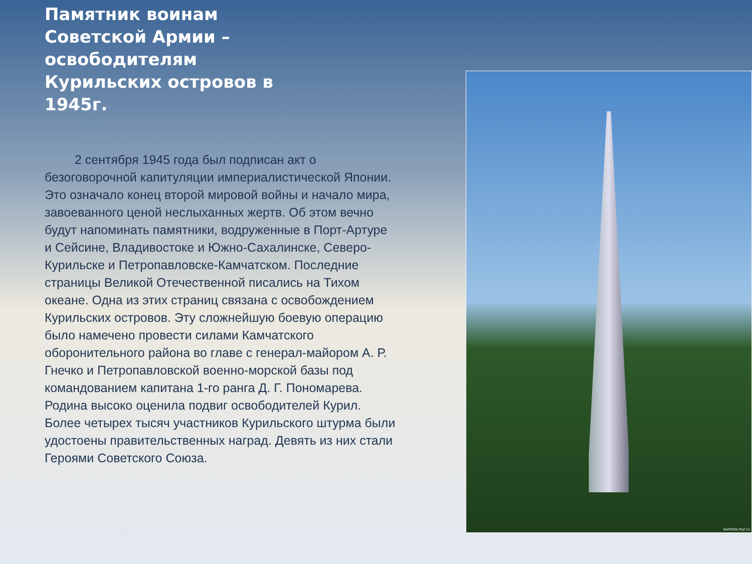Памятник воинам Советской Армии – освободителям Курильских островов в 1945г.
2 сентября 1945 года был подписан акт о безоговорочной капитуляции империалистической Японии. Это означало конец второй мировой войны и начало мира, завоеванного ценой неслыханных жертв. Об этом вечно будут напоминать памятники, водруженные в Порт-Артуре и Сейсине, Владивостоке и Южно-Сахалинске, Северо-Курильске и Петропавловске-Камчатском. Последние страницы Великой Отечественной писались на Тихом океане. Одна из этих страниц связана с освобождением Курильских островов. Эту сложнейшую боевую операцию было намечено провести силами Камчатского оборонительного района во главе с генерал-майором А. Р. Гнечко и Петропавловской военно-морской базы под командованием капитана 1-го ранга Д. Г. Пономарева. Родина высоко оценила подвиг освободителей Курил. Более четырех тысяч участников Курильского штурма были удостоены правительственных наград. Девять из них стали Героями Советского Союза.
kamfoto.myl.ru